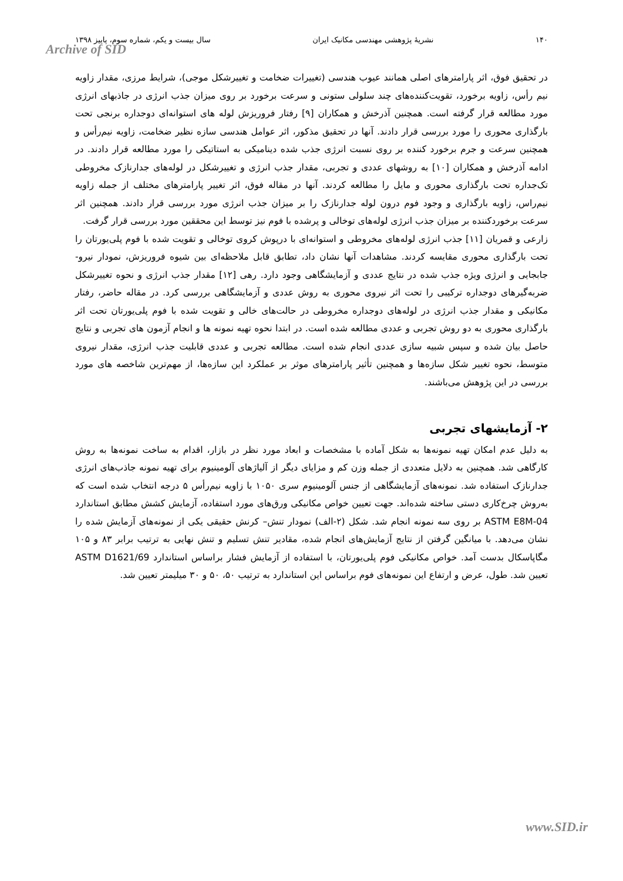۱۴۰ نشریهٔ پژوهشی مهندسی مکانیک ایران سال بیست و یکم، شماره سوم، پاییز ۱۳۹۸
Archive of SID
در تحقیق فوق، اثر پارامترهای اصلی همانند عیوب هندسی (تغییرات ضخامت و تغییرشکل موجی)، شرایط مرزی، مقدار زاویه نیم رأس، زاویه برخورد، تقویت‌کننده‌های چند سلولی ستونی و سرعت برخورد بر روی میزان جذب انرژی در جاذبهای انرژی مورد مطالعه قرار گرفته است. همچنین آذرخش و همکاران [۹] رفتار فروریزش لوله های استوانه‌ای دوجداره برنجی تحت بارگذاری محوری را مورد بررسی قرار دادند. آنها در تحقیق مذکور، اثر عوامل هندسی سازه نظیر ضخامت، زاویه نیم‌رأس و همچنین سرعت و جرم برخورد کننده بر روی نسبت انرژی جذب شده دینامیکی به استاتیکی را مورد مطالعه قرار دادند. در ادامه آذرخش و همکاران [۱۰] به روشهای عددی و تجربی، مقدار جذب انرژی و تغییرشکل در لوله‌های جدارنازک مخروطی تک‌جداره تحت بارگذاری محوری و مایل را مطالعه کردند. آنها در مقاله فوق، اثر تغییر پارامترهای مختلف از جمله زاویه نیم‌راس، زاویه بارگذاری و وجود فوم درون لوله جدارنازک را بر میزان جذب انرژی مورد بررسی قرار دادند. همچنین اثر سرعت برخوردکننده بر میزان جذب انرژی لوله‌های توخالی و پرشده با فوم نیز توسط این محققین مورد بررسی قرار گرفت.
زارعی و قمریان [۱۱] جذب انرژی لوله‌های مخروطی و استوانه‌ای با درپوش کروی توخالی و تقویت شده با فوم پلی‌یورتان را تحت بارگذاری محوری مقایسه کردند. مشاهدات آنها نشان داد، تطابق قابل ملاحظه‌ای بین شیوه فروریزش، نمودار نیرو- جابجایی و انرژی ویژه جذب شده در نتایج عددی و آزمایشگاهی وجود دارد. رهی [۱۲] مقدار جذب انرژی و نحوه تغییرشکل ضربه‌گیرهای دوجداره ترکیبی را تحت اثر نیروی محوری به روش عددی و آزمایشگاهی بررسی کرد. در مقاله حاضر، رفتار مکانیکی و مقدار جذب انرژی در لوله‌های دوجداره مخروطی در حالت‌های خالی و تقویت شده با فوم پلی‌یورتان تحت اثر بارگذاری محوری به دو روش تجربی و عددی مطالعه شده است. در ابتدا نحوه تهیه نمونه ها و انجام آزمون های تجربی و نتایج حاصل بیان شده و سپس شبیه سازی عددی انجام شده است. مطالعه تجربی و عددی قابلیت جذب انرژی، مقدار نیروی متوسط، نحوه تغییر شکل سازه‌ها و همچنین تأثیر پارامترهای موثر بر عملکرد این سازه‌ها، از مهم‌ترین شاخصه های مورد بررسی در این پژوهش می‌باشند.
۲- آزمایشهای تجربی
به دلیل عدم امکان تهیه نمونه‌ها به شکل آماده با مشخصات و ابعاد مورد نظر در بازار، اقدام به ساخت نمونه‌ها به روش کارگاهی شد. همچنین به دلایل متعددی از جمله وزن کم و مزایای دیگر از آلیاژهای آلومینیوم برای تهیه نمونه جاذب‌های انرژی جدارنازک استفاده شد. نمونه‌های آزمایشگاهی از جنس آلومینیوم سری ۱۰۵۰ با زاویه نیم‌رأس ۵ درجه انتخاب شده است که به‌روش چرخ‌کاری دستی ساخته شده‌اند. جهت تعیین خواص مکانیکی ورق‌های مورد استفاده، آزمایش کشش مطابق استاندارد ASTM E8M-04 بر روی سه نمونه انجام شد. شکل (۲-الف) نمودار تنش– کرنش حقیقی یکی از نمونه‌های آزمایش شده را نشان می‌دهد. با میانگین گرفتن از نتایج آزمایش‌های انجام شده، مقادیر تنش تسلیم و تنش نهایی به ترتیب برابر ۸۳ و ۱۰۵ مگاپاسکال بدست آمد. خواص مکانیکی فوم پلی‌یورتان، با استفاده از آزمایش فشار براساس استاندارد ASTM D1621/69 تعیین شد. طول، عرض و ارتفاع این نمونه‌های فوم براساس این استاندارد به ترتیب ۵۰، ۵۰ و ۳۰ میلیمتر تعیین شد.
www.SID.ir